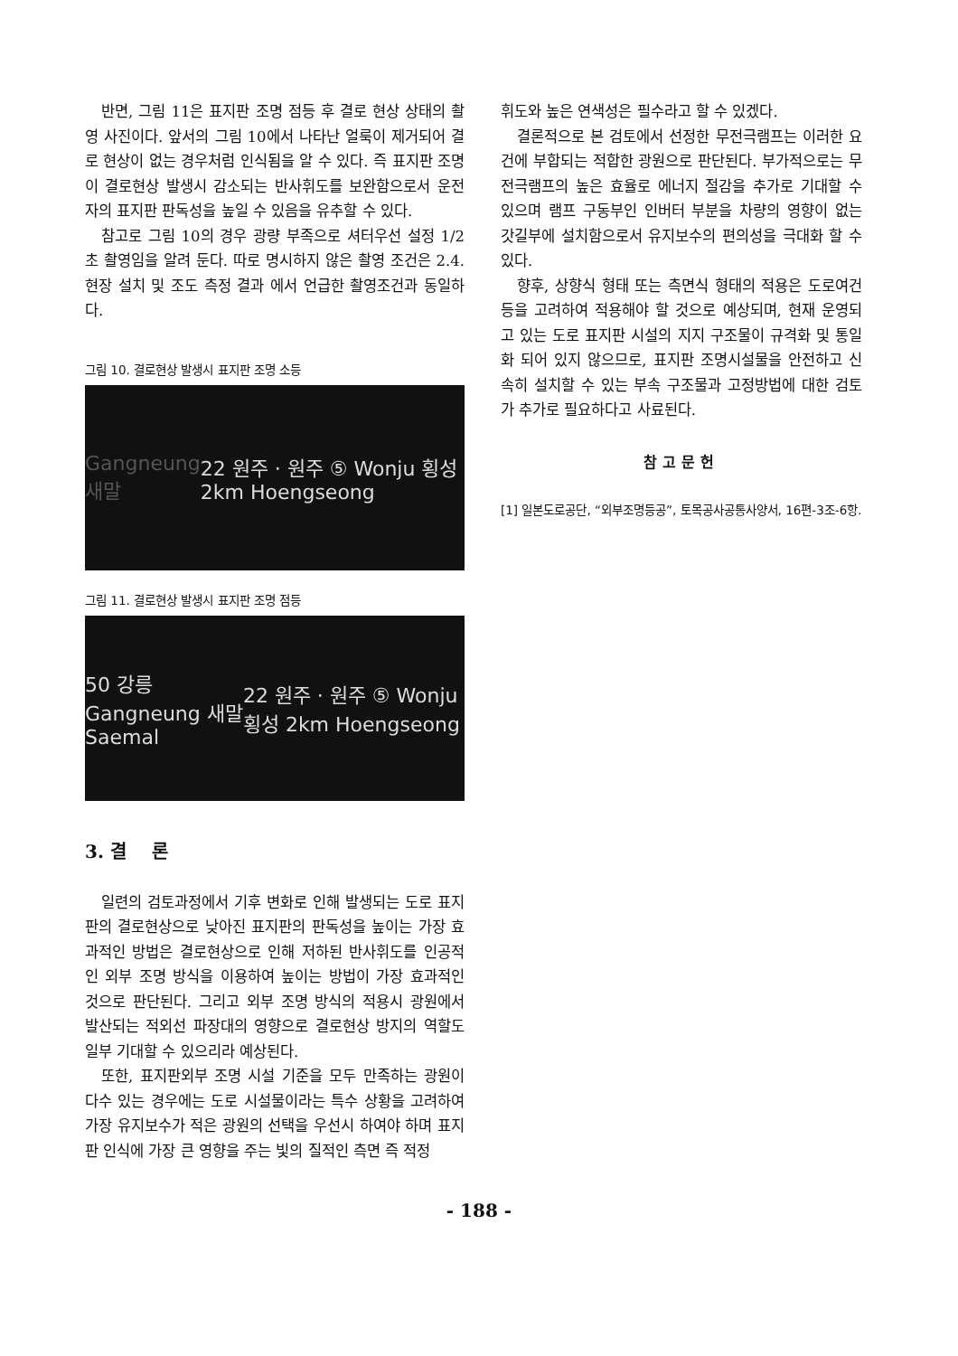반면, 그림 11은 표지판 조명 점등 후 결로 현상 상태의 촬영 사진이다. 앞서의 그림 10에서 나타난 얼룩이 제거되어 결로 현상이 없는 경우처럼 인식됨을 알 수 있다. 즉 표지판 조명이 결로현상 발생시 감소되는 반사휘도를 보완함으로서 운전자의 표지판 판독성을 높일 수 있음을 유추할 수 있다.
참고로 그림 10의 경우 광량 부족으로 셔터우선 설정 1/2초 촬영임을 알려 둔다. 따로 명시하지 않은 촬영 조건은 2.4. 현장 설치 및 조도 측정 결과 에서 언급한 촬영조건과 동일하다.
그림 10. 결로현상 발생시 표지판 조명 소등
Gangneung 새말 22 원주 · 원주 ⑤ Wonju 횡성 2km Hoengseong
그림 11. 결로현상 발생시 표지판 조명 점등
50 강릉 Gangneung 새말 Saemal 22 원주 · 원주 ⑤ Wonju 횡성 2km Hoengseong
3. 결 론
일련의 검토과정에서 기후 변화로 인해 발생되는 도로 표지판의 결로현상으로 낮아진 표지판의 판독성을 높이는 가장 효과적인 방법은 결로현상으로 인해 저하된 반사휘도를 인공적인 외부 조명 방식을 이용하여 높이는 방법이 가장 효과적인 것으로 판단된다. 그리고 외부 조명 방식의 적용시 광원에서 발산되는 적외선 파장대의 영향으로 결로현상 방지의 역할도 일부 기대할 수 있으리라 예상된다.
또한, 표지판외부 조명 시설 기준을 모두 만족하는 광원이 다수 있는 경우에는 도로 시설물이라는 특수 상황을 고려하여 가장 유지보수가 적은 광원의 선택을 우선시 하여야 하며 표지판 인식에 가장 큰 영향을 주는 빛의 질적인 측면 즉 적정
휘도와 높은 연색성은 필수라고 할 수 있겠다.
결론적으로 본 검토에서 선정한 무전극램프는 이러한 요건에 부합되는 적합한 광원으로 판단된다. 부가적으로는 무전극램프의 높은 효율로 에너지 절감을 추가로 기대할 수 있으며 램프 구동부인 인버터 부분을 차량의 영향이 없는 갓길부에 설치함으로서 유지보수의 편의성을 극대화 할 수 있다.
향후, 상향식 형태 또는 측면식 형태의 적용은 도로여건 등을 고려하여 적용해야 할 것으로 예상되며, 현재 운영되고 있는 도로 표지판 시설의 지지 구조물이 규격화 및 통일화 되어 있지 않으므로, 표지판 조명시설물을 안전하고 신속히 설치할 수 있는 부속 구조물과 고정방법에 대한 검토가 추가로 필요하다고 사료된다.
참고문헌
[1] 일본도로공단, “외부조명등공”, 토목공사공통사양서, 16편-3조-6항.
- 188 -